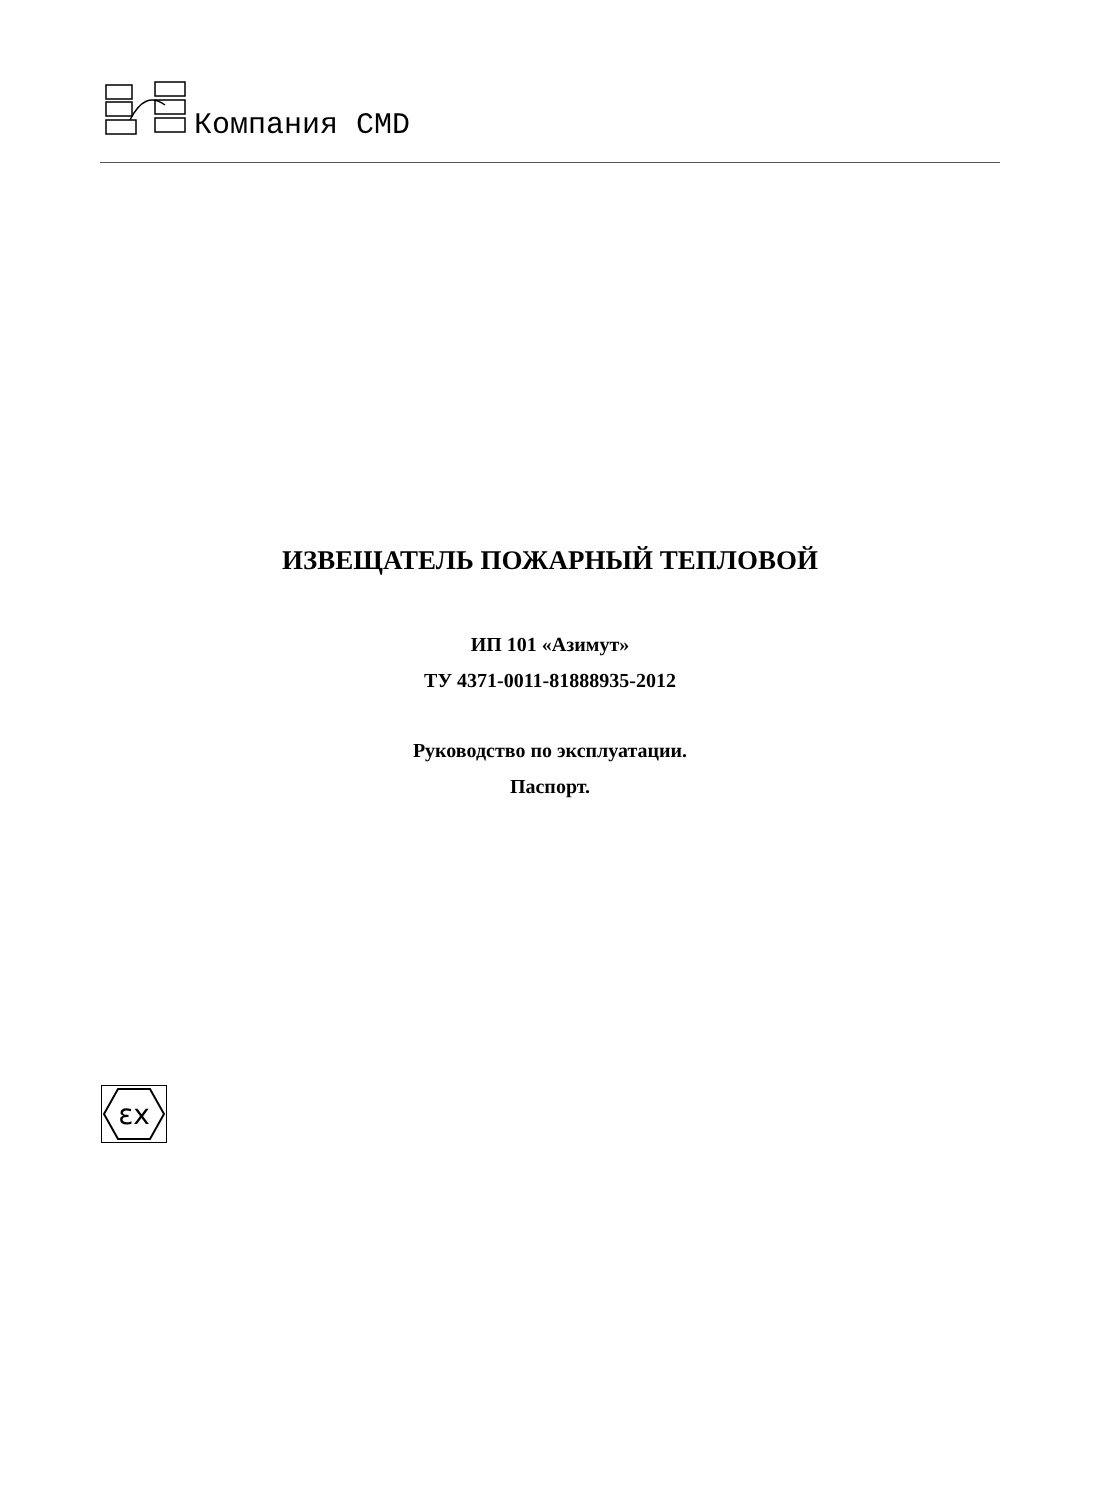Компания CMD
ИЗВЕЩАТЕЛЬ ПОЖАРНЫЙ ТЕПЛОВОЙ
ИП 101 «Азимут»
ТУ 4371-0011-81888935-2012
Руководство по эксплуатации.
Паспорт.
εx